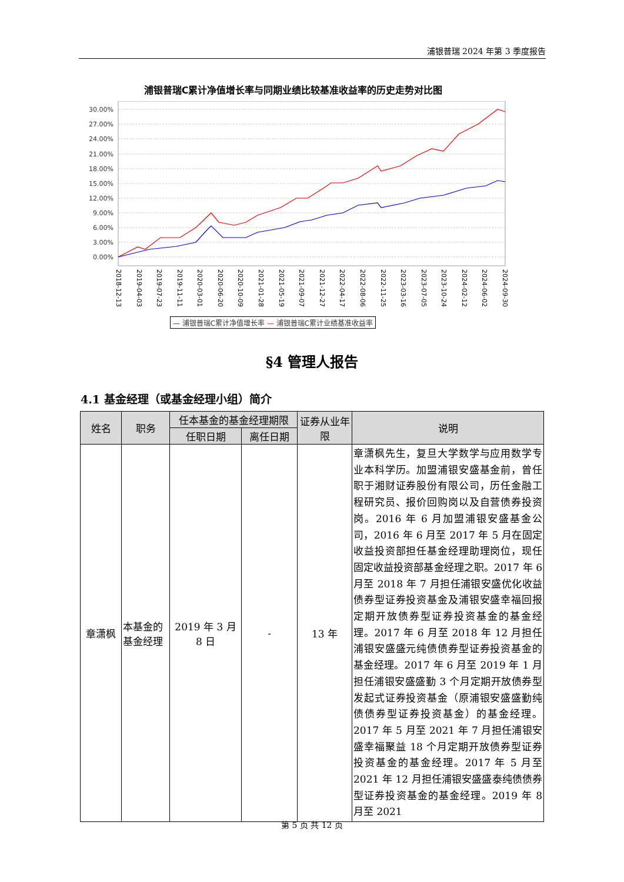浦银普瑞 2024 年第 3 季度报告
浦银普瑞C累计净值增长率与同期业绩比较基准收益率的历史走势对比图
30.00%
27.00%
24.00%
21.00%
18.00%
15.00%
12.00%
9.00%
6.00%
3.00%
0.00%
2018-12-13 2019-04-03 2019-07-23 2019-11-11 2020-03-01 2020-06-20 2020-10-09 2021-01-28 2021-05-19 2021-09-07 2021-12-27 2022-04-17 2022-08-06 2022-11-25 2023-03-16 2023-07-05 2023-10-24 2024-02-12 2024-06-02 2024-09-30
— 浦银普瑞C累计净值增长率 — 浦银普瑞C累计业绩基准收益率
§4 管理人报告
4.1 基金经理（或基金经理小组）简介
| 姓名 | 职务 | 任本基金的基金经理期限 | | 证券从业年限 | 说明 |
| --- | --- | --- | --- | --- | --- |
| | | 任职日期 | 离任日期 | | |
| 章潇枫 | 本基金的基金经理 | 2019 年 3 月 8 日 | - | 13 年 | 章潇枫先生，复旦大学数学与应用数学专业本科学历。加盟浦银安盛基金前，曾任职于湘财证券股份有限公司，历任金融工程研究员、报价回购岗以及自营债券投资岗。2016 年 6 月加盟浦银安盛基金公司，2016 年 6 月至 2017 年 5 月在固定收益投资部担任基金经理助理岗位，现任固定收益投资部基金经理之职。2017 年 6 月至 2018 年 7 月担任浦银安盛优化收益债券型证券投资基金及浦银安盛幸福回报定期开放债券型证券投资基金的基金经理。2017 年 6 月至 2018 年 12 月担任浦银安盛盛元纯债债券型证券投资基金的基金经理。2017 年 6 月至 2019 年 1 月担任浦银安盛盛勤 3 个月定期开放债券型发起式证券投资基金（原浦银安盛盛勤纯债债券型证券投资基金）的基金经理。2017 年 5 月至 2021 年 7 月担任浦银安盛幸福聚益 18 个月定期开放债券型证券投资基金的基金经理。2017 年 5 月至 2021 年 12 月担任浦银安盛盛泰纯债债券型证券投资基金的基金经理。2019 年 8 月至 2021 |
第 5 页 共 12 页